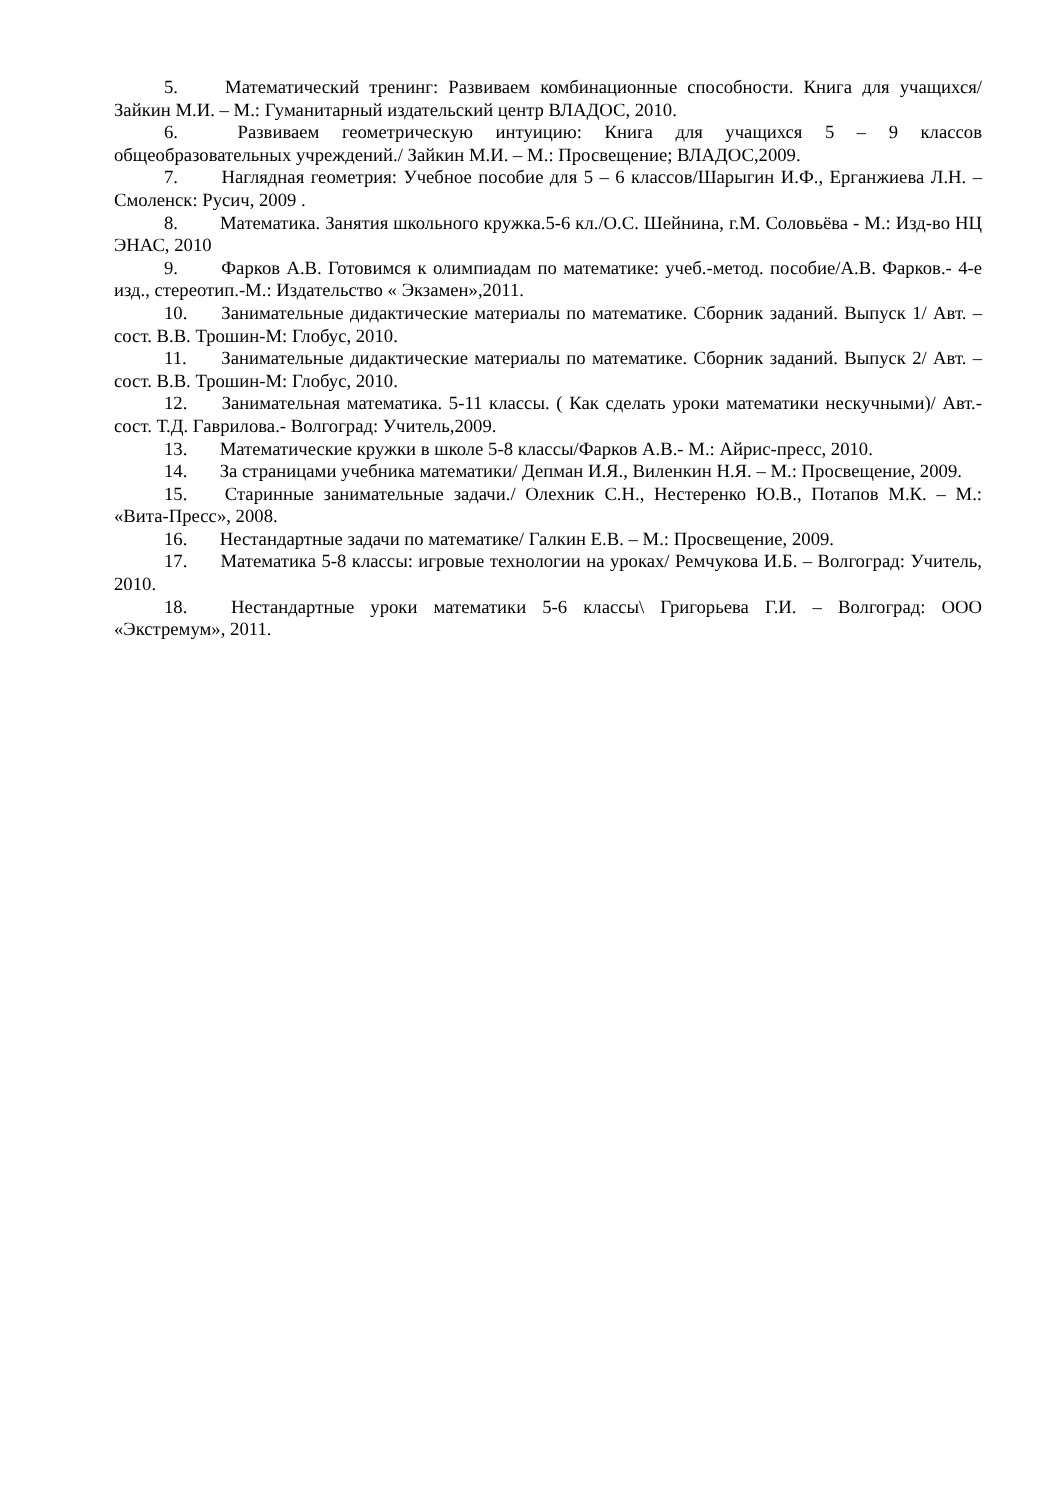5. Математический тренинг: Развиваем комбинационные способности. Книга для учащихся/ Зайкин М.И. – М.: Гуманитарный издательский центр ВЛАДОС, 2010.
6. Развиваем геометрическую интуицию: Книга для учащихся 5 – 9 классов общеобразовательных учреждений./ Зайкин М.И. – М.: Просвещение; ВЛАДОС,2009.
7. Наглядная геометрия: Учебное пособие для 5 – 6 классов/Шарыгин И.Ф., Ерганжиева Л.Н. – Смоленск: Русич, 2009 .
8. Математика. Занятия школьного кружка.5-6 кл./О.С. Шейнина, г.М. Соловьёва - М.: Изд-во НЦ ЭНАС, 2010
9. Фарков А.В. Готовимся к олимпиадам по математике: учеб.-метод. пособие/А.В. Фарков.- 4-е изд., стереотип.-М.: Издательство « Экзамен»,2011.
10. Занимательные дидактические материалы по математике. Сборник заданий. Выпуск 1/ Авт. – сост. В.В. Трошин-М: Глобус, 2010.
11. Занимательные дидактические материалы по математике. Сборник заданий. Выпуск 2/ Авт. – сост. В.В. Трошин-М: Глобус, 2010.
12. Занимательная математика. 5-11 классы. ( Как сделать уроки математики нескучными)/ Авт.- сост. Т.Д. Гаврилова.- Волгоград: Учитель,2009.
13. Математические кружки в школе 5-8 классы/Фарков А.В.- М.: Айрис-пресс, 2010.
14. За страницами учебника математики/ Депман И.Я., Виленкин Н.Я. – М.: Просвещение, 2009.
15. Старинные занимательные задачи./ Олехник С.Н., Нестеренко Ю.В., Потапов М.К. – М.: «Вита-Пресс», 2008.
16. Нестандартные задачи по математике/ Галкин Е.В. – М.: Просвещение, 2009.
17. Математика 5-8 классы: игровые технологии на уроках/ Ремчукова И.Б. – Волгоград: Учитель, 2010.
18. Нестандартные уроки математики 5-6 классы\ Григорьева Г.И. – Волгоград: ООО «Экстремум», 2011.